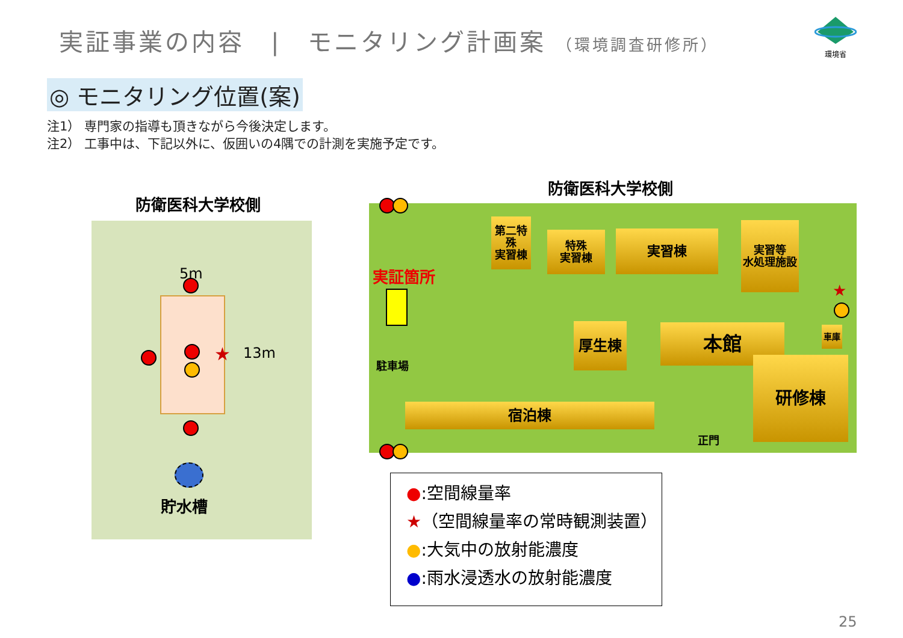実証事業の内容　|　モニタリング計画案 （環境調査研修所）
環境省
◎ モニタリング位置(案)
注1） 専門家の指導も頂きながら今後決定します。
注2） 工事中は、下記以外に、仮囲いの4隅での計測を実施予定です。
防衛医科大学校側
防衛医科大学校側
5m
13m
★
貯水槽
実証箇所
駐車場
第二特殊
実習棟
特殊
実習棟
実習棟
実習等
水処理施設
厚生棟 本館 車庫
宿泊棟
研修棟
正門
★
●:空間線量率
★（空間線量率の常時観測装置）
●:大気中の放射能濃度
●:雨水浸透水の放射能濃度
25